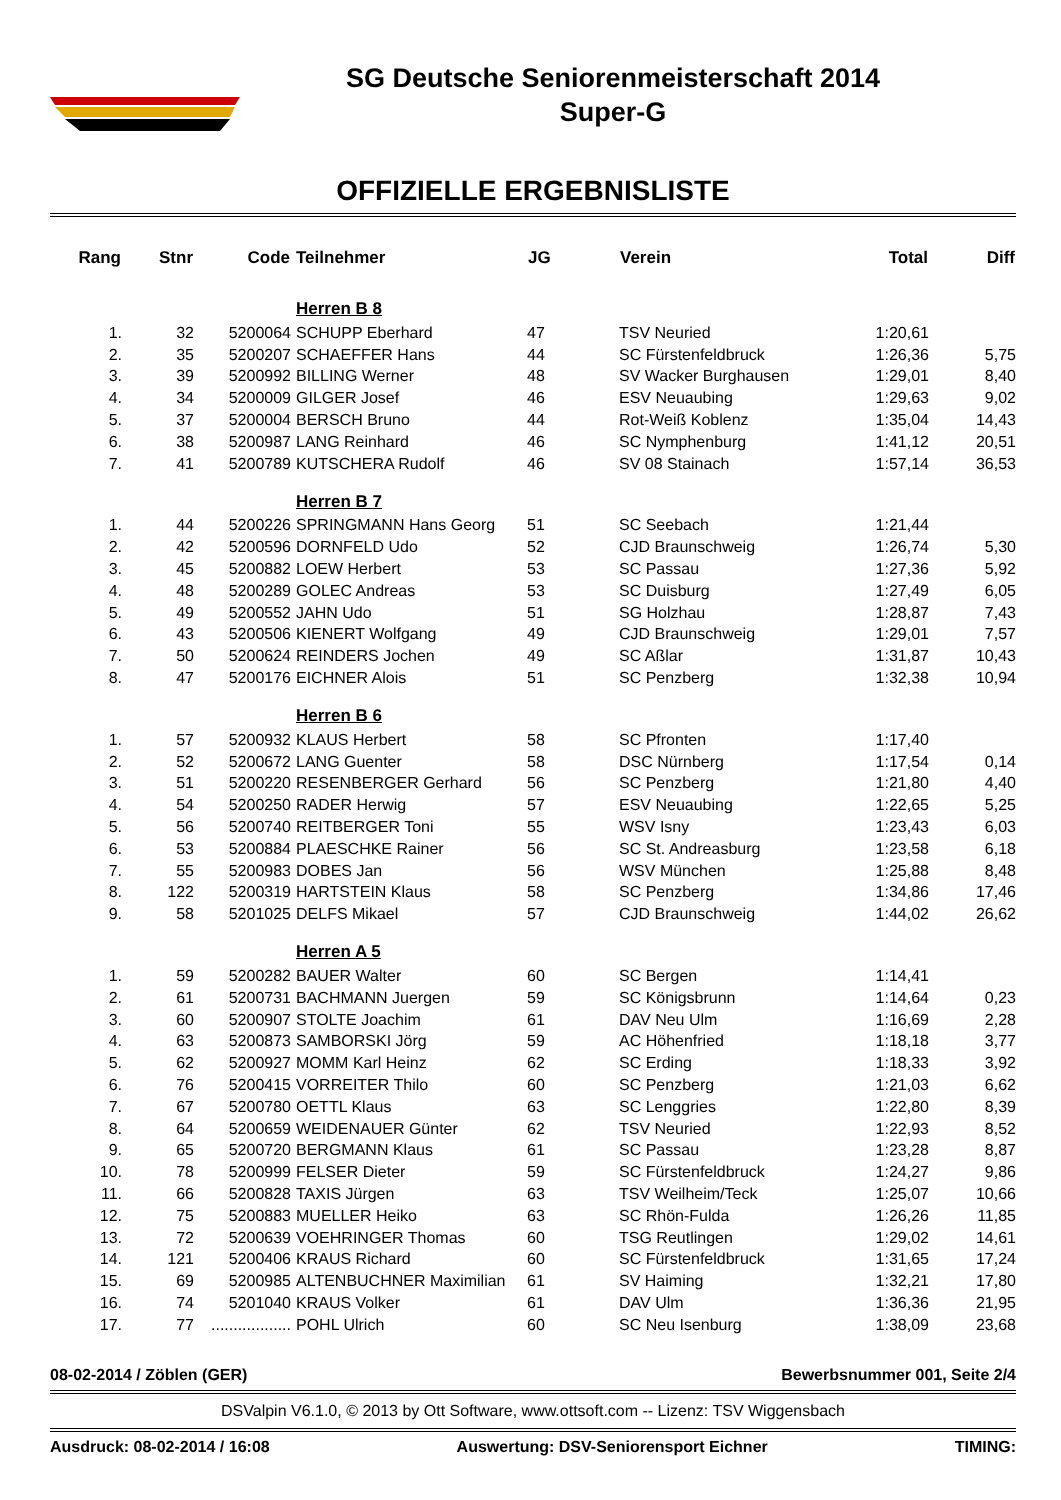SG Deutsche Seniorenmeisterschaft 2014
Super-G
OFFIZIELLE ERGEBNISLISTE
| Rang | Stnr | Code | Teilnehmer | JG | Verein | Total | Diff |
| --- | --- | --- | --- | --- | --- | --- | --- |
| | | | Herren B 8 | | | | |
| 1. | 32 | 5200064 | SCHUPP Eberhard | 47 | TSV Neuried | 1:20,61 | |
| 2. | 35 | 5200207 | SCHAEFFER Hans | 44 | SC Fürstenfeldbruck | 1:26,36 | 5,75 |
| 3. | 39 | 5200992 | BILLING Werner | 48 | SV Wacker Burghausen | 1:29,01 | 8,40 |
| 4. | 34 | 5200009 | GILGER Josef | 46 | ESV Neuaubing | 1:29,63 | 9,02 |
| 5. | 37 | 5200004 | BERSCH Bruno | 44 | Rot-Weiß Koblenz | 1:35,04 | 14,43 |
| 6. | 38 | 5200987 | LANG Reinhard | 46 | SC Nymphenburg | 1:41,12 | 20,51 |
| 7. | 41 | 5200789 | KUTSCHERA Rudolf | 46 | SV 08 Stainach | 1:57,14 | 36,53 |
| | | | Herren B 7 | | | | |
| 1. | 44 | 5200226 | SPRINGMANN Hans Georg | 51 | SC Seebach | 1:21,44 | |
| 2. | 42 | 5200596 | DORNFELD Udo | 52 | CJD Braunschweig | 1:26,74 | 5,30 |
| 3. | 45 | 5200882 | LOEW Herbert | 53 | SC Passau | 1:27,36 | 5,92 |
| 4. | 48 | 5200289 | GOLEC Andreas | 53 | SC Duisburg | 1:27,49 | 6,05 |
| 5. | 49 | 5200552 | JAHN Udo | 51 | SG Holzhau | 1:28,87 | 7,43 |
| 6. | 43 | 5200506 | KIENERT Wolfgang | 49 | CJD Braunschweig | 1:29,01 | 7,57 |
| 7. | 50 | 5200624 | REINDERS Jochen | 49 | SC Aßlar | 1:31,87 | 10,43 |
| 8. | 47 | 5200176 | EICHNER Alois | 51 | SC Penzberg | 1:32,38 | 10,94 |
| | | | Herren B 6 | | | | |
| 1. | 57 | 5200932 | KLAUS Herbert | 58 | SC Pfronten | 1:17,40 | |
| 2. | 52 | 5200672 | LANG Guenter | 58 | DSC Nürnberg | 1:17,54 | 0,14 |
| 3. | 51 | 5200220 | RESENBERGER Gerhard | 56 | SC Penzberg | 1:21,80 | 4,40 |
| 4. | 54 | 5200250 | RADER Herwig | 57 | ESV Neuaubing | 1:22,65 | 5,25 |
| 5. | 56 | 5200740 | REITBERGER Toni | 55 | WSV Isny | 1:23,43 | 6,03 |
| 6. | 53 | 5200884 | PLAESCHKE Rainer | 56 | SC St. Andreasburg | 1:23,58 | 6,18 |
| 7. | 55 | 5200983 | DOBES Jan | 56 | WSV München | 1:25,88 | 8,48 |
| 8. | 122 | 5200319 | HARTSTEIN Klaus | 58 | SC Penzberg | 1:34,86 | 17,46 |
| 9. | 58 | 5201025 | DELFS Mikael | 57 | CJD Braunschweig | 1:44,02 | 26,62 |
| | | | Herren A 5 | | | | |
| 1. | 59 | 5200282 | BAUER Walter | 60 | SC Bergen | 1:14,41 | |
| 2. | 61 | 5200731 | BACHMANN Juergen | 59 | SC Königsbrunn | 1:14,64 | 0,23 |
| 3. | 60 | 5200907 | STOLTE Joachim | 61 | DAV Neu Ulm | 1:16,69 | 2,28 |
| 4. | 63 | 5200873 | SAMBORSKI Jörg | 59 | AC Höhenfried | 1:18,18 | 3,77 |
| 5. | 62 | 5200927 | MOMM Karl Heinz | 62 | SC Erding | 1:18,33 | 3,92 |
| 6. | 76 | 5200415 | VORREITER Thilo | 60 | SC Penzberg | 1:21,03 | 6,62 |
| 7. | 67 | 5200780 | OETTL Klaus | 63 | SC Lenggries | 1:22,80 | 8,39 |
| 8. | 64 | 5200659 | WEIDENAUER Günter | 62 | TSV Neuried | 1:22,93 | 8,52 |
| 9. | 65 | 5200720 | BERGMANN Klaus | 61 | SC Passau | 1:23,28 | 8,87 |
| 10. | 78 | 5200999 | FELSER Dieter | 59 | SC Fürstenfeldbruck | 1:24,27 | 9,86 |
| 11. | 66 | 5200828 | TAXIS Jürgen | 63 | TSV Weilheim/Teck | 1:25,07 | 10,66 |
| 12. | 75 | 5200883 | MUELLER Heiko | 63 | SC Rhön-Fulda | 1:26,26 | 11,85 |
| 13. | 72 | 5200639 | VOEHRINGER Thomas | 60 | TSG Reutlingen | 1:29,02 | 14,61 |
| 14. | 121 | 5200406 | KRAUS Richard | 60 | SC Fürstenfeldbruck | 1:31,65 | 17,24 |
| 15. | 69 | 5200985 | ALTENBUCHNER Maximilian | 61 | SV Haiming | 1:32,21 | 17,80 |
| 16. | 74 | 5201040 | KRAUS Volker | 61 | DAV Ulm | 1:36,36 | 21,95 |
| 17. | 77 | .................. | POHL Ulrich | 60 | SC Neu Isenburg | 1:38,09 | 23,68 |
08-02-2014 / Zöblen (GER) Bewerbsnummer 001, Seite 2/4
DSValpin V6.1.0, © 2013 by Ott Software, www.ottsoft.com -- Lizenz: TSV Wiggensbach
Ausdruck: 08-02-2014 / 16:08 Auswertung: DSV-Seniorensport Eichner TIMING: